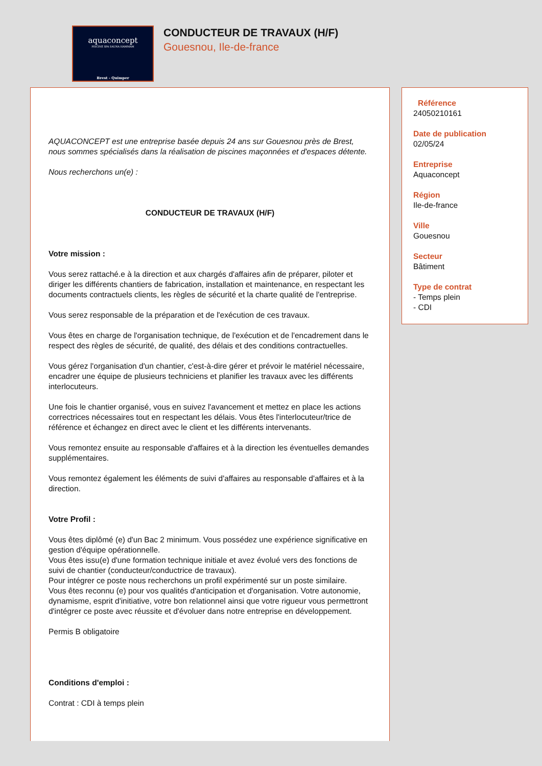aquaconcept
PISCINE SPA SAUNA HAMMAM
Brest - Quimper
CONDUCTEUR DE TRAVAUX (H/F)
Gouesnou, Ile-de-france
AQUACONCEPT est une entreprise basée depuis 24 ans sur Gouesnou près de Brest, nous sommes spécialisés dans la réalisation de piscines maçonnées et d'espaces détente.
Nous recherchons un(e) :
CONDUCTEUR DE TRAVAUX (H/F)
Votre mission :
Vous serez rattaché.e à la direction et aux chargés d'affaires afin de préparer, piloter et diriger les différents chantiers de fabrication, installation et maintenance, en respectant les documents contractuels clients, les règles de sécurité et la charte qualité de l'entreprise.
Vous serez responsable de la préparation et de l'exécution de ces travaux.
Vous êtes en charge de l'organisation technique, de l'exécution et de l'encadrement dans le respect des règles de sécurité, de qualité, des délais et des conditions contractuelles.
Vous gérez l'organisation d'un chantier, c'est-à-dire gérer et prévoir le matériel nécessaire, encadrer une équipe de plusieurs techniciens et planifier les travaux avec les différents interlocuteurs.
Une fois le chantier organisé, vous en suivez l'avancement et mettez en place les actions correctrices nécessaires tout en respectant les délais. Vous êtes l'interlocuteur/trice de référence et échangez en direct avec le client et les différents intervenants.
Vous remontez ensuite au responsable d'affaires et à la direction les éventuelles demandes supplémentaires.
Vous remontez également les éléments de suivi d'affaires au responsable d'affaires et à la direction.
Votre Profil :
Vous êtes diplômé (e) d'un Bac 2 minimum. Vous possédez une expérience significative en gestion d'équipe opérationnelle.
Vous êtes issu(e) d'une formation technique initiale et avez évolué vers des fonctions de suivi de chantier (conducteur/conductrice de travaux).
Pour intégrer ce poste nous recherchons un profil expérimenté sur un poste similaire.
Vous êtes reconnu (e) pour vos qualités d'anticipation et d'organisation. Votre autonomie, dynamisme, esprit d'initiative, votre bon relationnel ainsi que votre rigueur vous permettront d'intégrer ce poste avec réussite et d'évoluer dans notre entreprise en développement.
Permis B obligatoire
Conditions d'emploi :
Contrat : CDI à temps plein
Référence
24050210161
Date de publication
02/05/24
Entreprise
Aquaconcept
Région
Ile-de-france
Ville
Gouesnou
Secteur
Bâtiment
Type de contrat
- Temps plein
- CDI